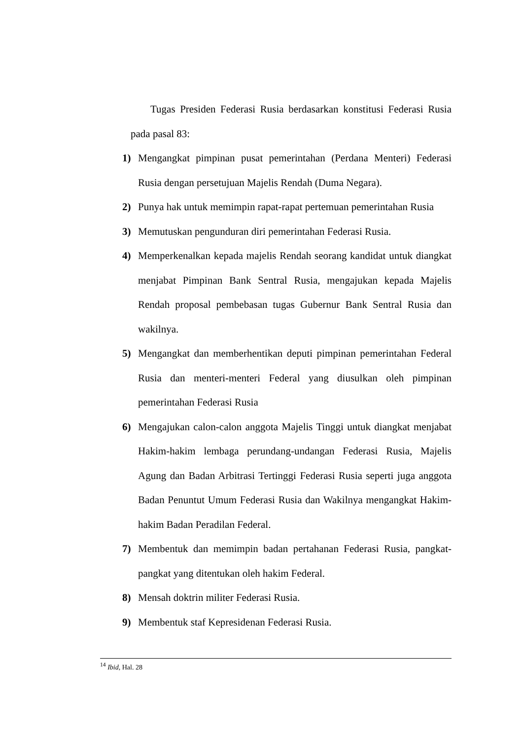Tugas Presiden Federasi Rusia berdasarkan konstitusi Federasi Rusia pada pasal 83:
1) Mengangkat pimpinan pusat pemerintahan (Perdana Menteri) Federasi Rusia dengan persetujuan Majelis Rendah (Duma Negara).
2) Punya hak untuk memimpin rapat-rapat pertemuan pemerintahan Rusia
3) Memutuskan pengunduran diri pemerintahan Federasi Rusia.
4) Memperkenalkan kepada majelis Rendah seorang kandidat untuk diangkat menjabat Pimpinan Bank Sentral Rusia, mengajukan kepada Majelis Rendah proposal pembebasan tugas Gubernur Bank Sentral Rusia dan wakilnya.
5) Mengangkat dan memberhentikan deputi pimpinan pemerintahan Federal Rusia dan menteri-menteri Federal yang diusulkan oleh pimpinan pemerintahan Federasi Rusia
6) Mengajukan calon-calon anggota Majelis Tinggi untuk diangkat menjabat Hakim-hakim lembaga perundang-undangan Federasi Rusia, Majelis Agung dan Badan Arbitrasi Tertinggi Federasi Rusia seperti juga anggota Badan Penuntut Umum Federasi Rusia dan Wakilnya mengangkat Hakim-hakim Badan Peradilan Federal.
7) Membentuk dan memimpin badan pertahanan Federasi Rusia, pangkat-pangkat yang ditentukan oleh hakim Federal.
8) Mensah doktrin militer Federasi Rusia.
9) Membentuk staf Kepresidenan Federasi Rusia.
<sup>14</sup> Ibid, Hal. 28